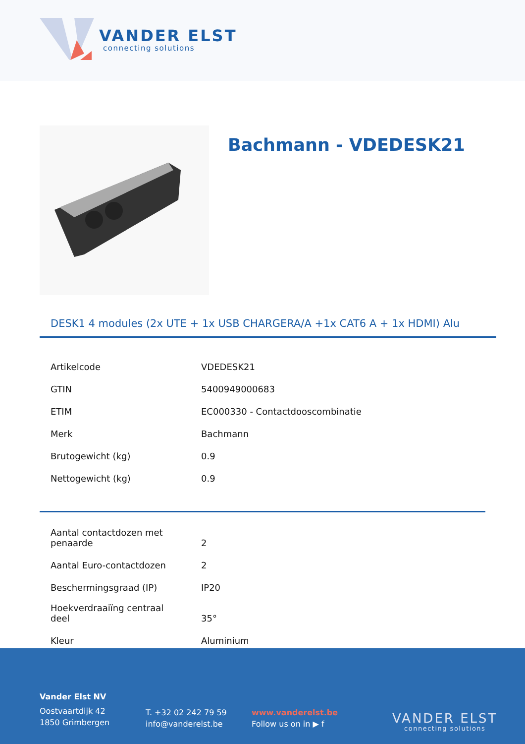VANDER ELST
connecting solutions
Bachmann - VDEDESK21
DESK1 4 modules (2x UTE + 1x USB CHARGERA/A +1x CAT6 A + 1x HDMI) Alu
| Artikelcode | VDEDESK21 |
| GTIN | 5400949000683 |
| ETIM | EC000330 - Contactdooscombinatie |
| Merk | Bachmann |
| Brutogewicht (kg) | 0.9 |
| Nettogewicht (kg) | 0.9 |
| Aantal contactdozen met penaarde | 2 |
| Aantal Euro-contactdozen | 2 |
| Beschermingsgraad (IP) | IP20 |
| Hoekverdraaiïng centraal deel | 35° |
| Kleur | Aluminium |
Vander Elst NV
Oostvaartdijk 42
1850 Grimbergen
T. +32 02 242 79 59
info@vanderelst.be
www.vanderelst.be
Follow us on in ▶ f
VANDER ELST
connecting solutions